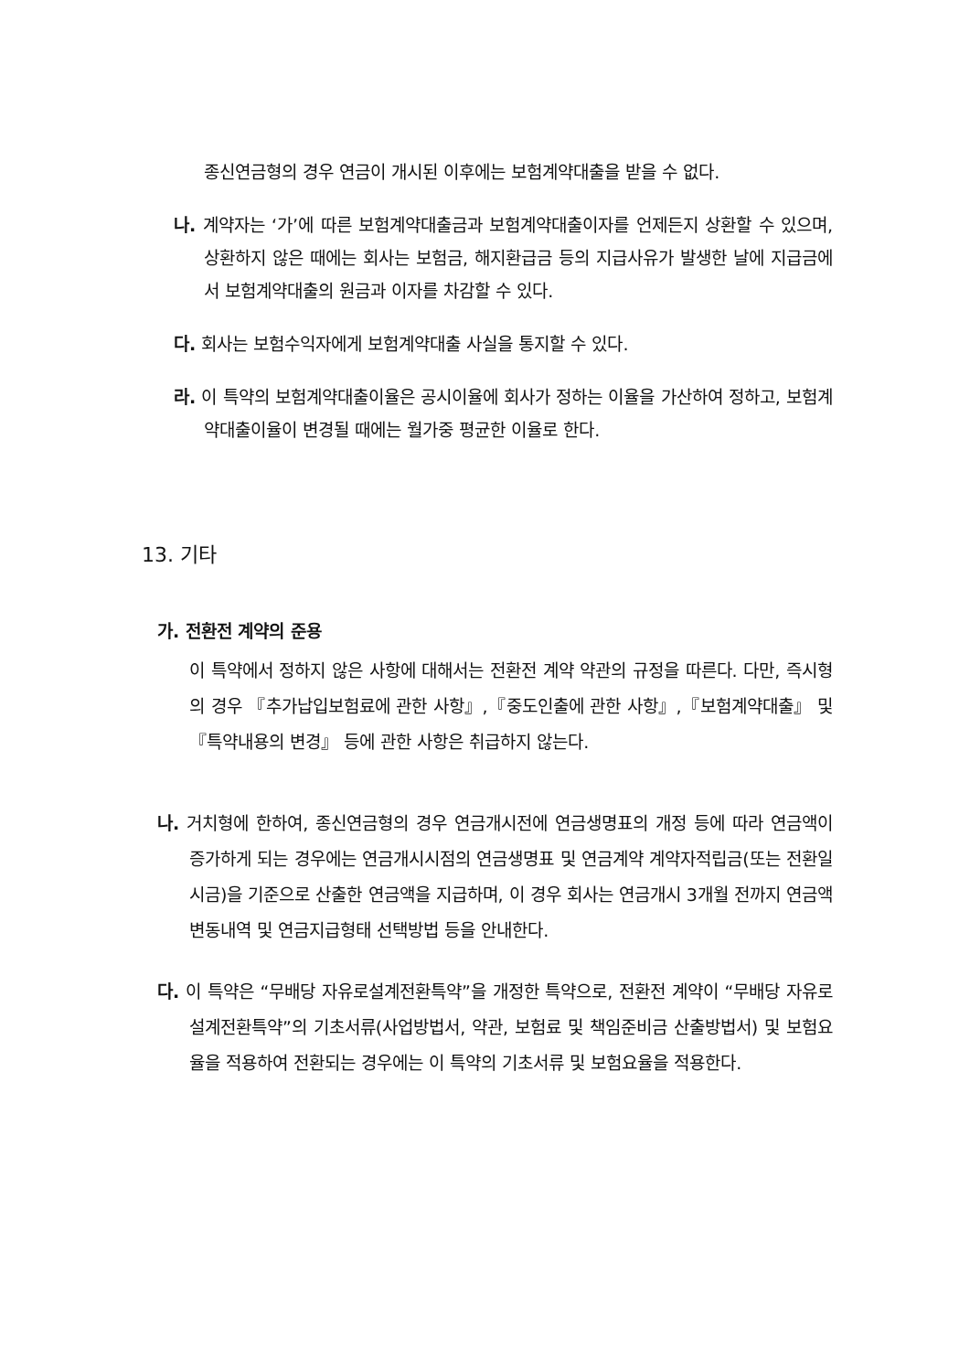종신연금형의 경우 연금이 개시된 이후에는 보험계약대출을 받을 수 없다.
나. 계약자는 ‘가’에 따른 보험계약대출금과 보험계약대출이자를 언제든지 상환할 수 있으며, 상환하지 않은 때에는 회사는 보험금, 해지환급금 등의 지급사유가 발생한 날에 지급금에서 보험계약대출의 원금과 이자를 차감할 수 있다.
다. 회사는 보험수익자에게 보험계약대출 사실을 통지할 수 있다.
라. 이 특약의 보험계약대출이율은 공시이율에 회사가 정하는 이율을 가산하여 정하고, 보험계약대출이율이 변경될 때에는 월가중 평균한 이율로 한다.
13. 기타
가. 전환전 계약의 준용
이 특약에서 정하지 않은 사항에 대해서는 전환전 계약 약관의 규정을 따른다. 다만, 즉시형의 경우 『추가납입보험료에 관한 사항』,『중도인출에 관한 사항』,『보험계약대출』 및 『특약내용의 변경』 등에 관한 사항은 취급하지 않는다.
나. 거치형에 한하여, 종신연금형의 경우 연금개시전에 연금생명표의 개정 등에 따라 연금액이 증가하게 되는 경우에는 연금개시시점의 연금생명표 및 연금계약 계약자적립금(또는 전환일시금)을 기준으로 산출한 연금액을 지급하며, 이 경우 회사는 연금개시 3개월 전까지 연금액 변동내역 및 연금지급형태 선택방법 등을 안내한다.
다. 이 특약은 “무배당 자유로설계전환특약”을 개정한 특약으로, 전환전 계약이 “무배당 자유로설계전환특약”의 기초서류(사업방법서, 약관, 보험료 및 책임준비금 산출방법서) 및 보험요율을 적용하여 전환되는 경우에는 이 특약의 기초서류 및 보험요율을 적용한다.